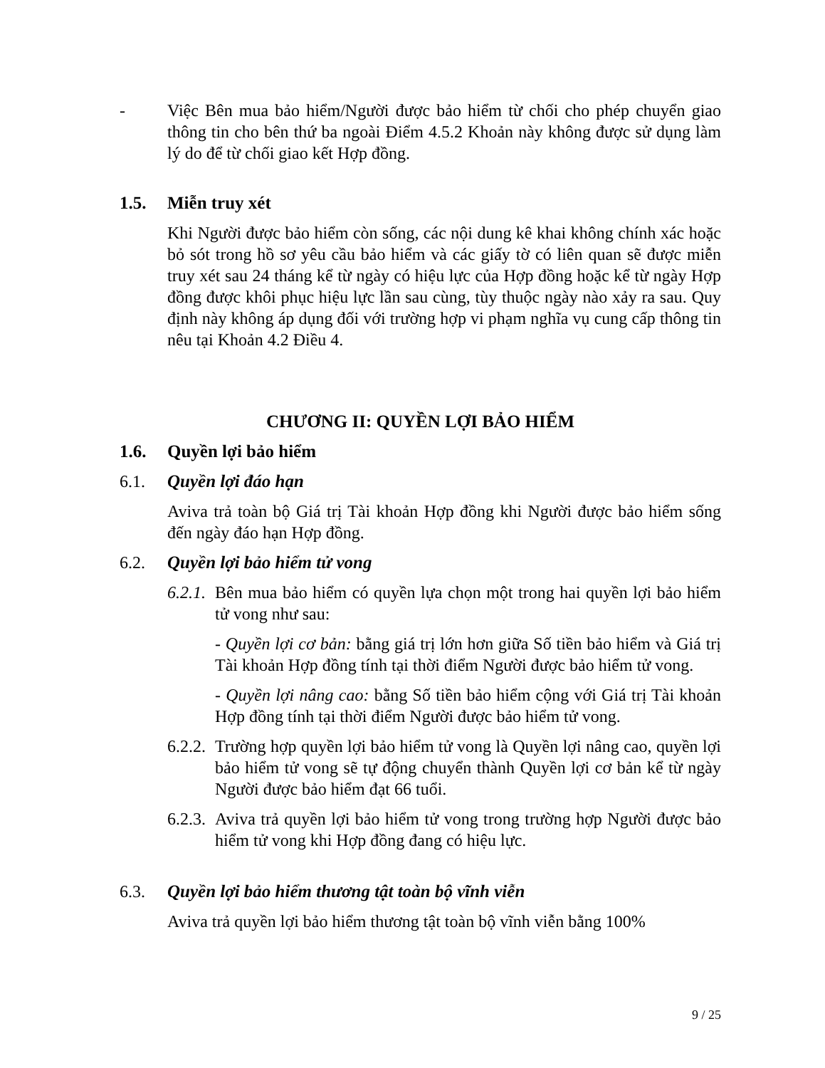- Việc Bên mua bảo hiểm/Người được bảo hiểm từ chối cho phép chuyển giao thông tin cho bên thứ ba ngoài Điểm 4.5.2 Khoản này không được sử dụng làm lý do để từ chối giao kết Hợp đồng.
1.5. Miễn truy xét
Khi Người được bảo hiểm còn sống, các nội dung kê khai không chính xác hoặc bỏ sót trong hồ sơ yêu cầu bảo hiểm và các giấy tờ có liên quan sẽ được miễn truy xét sau 24 tháng kể từ ngày có hiệu lực của Hợp đồng hoặc kể từ ngày Hợp đồng được khôi phục hiệu lực lần sau cùng, tùy thuộc ngày nào xảy ra sau. Quy định này không áp dụng đối với trường hợp vi phạm nghĩa vụ cung cấp thông tin nêu tại Khoản 4.2 Điều 4.
CHƯƠNG II: QUYỀN LỢI BẢO HIỂM
1.6. Quyền lợi bảo hiểm
6.1. Quyền lợi đáo hạn
Aviva trả toàn bộ Giá trị Tài khoản Hợp đồng khi Người được bảo hiểm sống đến ngày đáo hạn Hợp đồng.
6.2. Quyền lợi bảo hiểm tử vong
6.2.1.
Bên mua bảo hiểm có quyền lựa chọn một trong hai quyền lợi bảo hiểm tử vong như sau:
- Quyền lợi cơ bản: bằng giá trị lớn hơn giữa Số tiền bảo hiểm và Giá trị Tài khoản Hợp đồng tính tại thời điểm Người được bảo hiểm tử vong.
- Quyền lợi nâng cao: bằng Số tiền bảo hiểm cộng với Giá trị Tài khoản Hợp đồng tính tại thời điểm Người được bảo hiểm tử vong.
6.2.2.
Trường hợp quyền lợi bảo hiểm tử vong là Quyền lợi nâng cao, quyền lợi bảo hiểm tử vong sẽ tự động chuyển thành Quyền lợi cơ bản kể từ ngày Người được bảo hiểm đạt 66 tuổi.
6.2.3.
Aviva trả quyền lợi bảo hiểm tử vong trong trường hợp Người được bảo hiểm tử vong khi Hợp đồng đang có hiệu lực.
6.3. Quyền lợi bảo hiểm thương tật toàn bộ vĩnh viễn
Aviva trả quyền lợi bảo hiểm thương tật toàn bộ vĩnh viễn bằng 100%
9 / 25